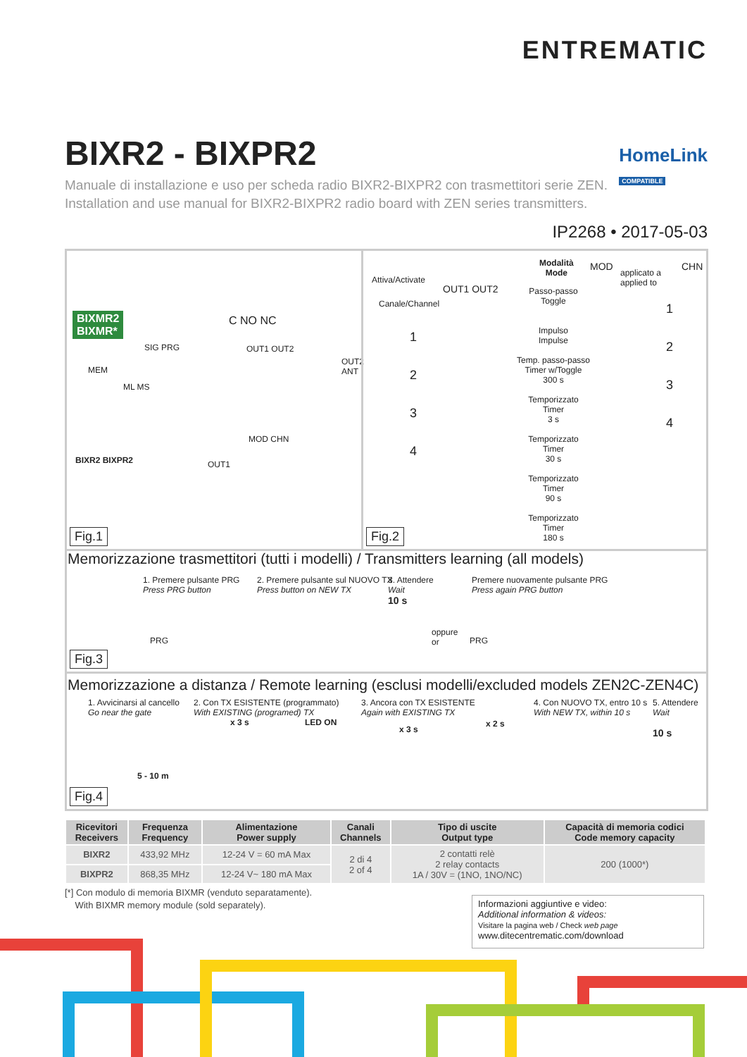ENTREMATIC
BIXR2 - BIXPR2
HomeLink
COMPATIBLE
Manuale di installazione e uso per scheda radio BIXR2-BIXPR2 con trasmettitori serie ZEN.
Installation and use manual for BIXR2-BIXPR2 radio board with ZEN series transmitters.
IP2268 • 2017-05-03
BIXMR2
BIXMR*
C NO NC
SIG PRG
MEM
OUT1 OUT2
ML MS
MOD CHN
OUT2 ANT
OUT1
BIXR2 BIXPR2
Fig.1
Attiva/Activate
Canale/Channel
OUT1 OUT2
1
2
3
4
Modalità
Mode
MOD
applicato a
applied to
CHN
Passo-passo
Toggle
Impulso
Impulse
Temp. passo-passo
Timer w/Toggle
300 s
Temporizzato
Timer
3 s
Temporizzato
Timer
30 s
Temporizzato
Timer
90 s
Temporizzato
Timer
180 s
1
2
3
4
Fig.2
Memorizzazione trasmettitori (tutti i modelli) / Transmitters learning (all models)
1. Premere pulsante PRG
Press PRG button
2. Premere pulsante sul NUOVO TX
Press button on NEW TX
3. Attendere
Wait
10 s
Premere nuovamente pulsante PRG
Press again PRG button
oppure
or
PRG PRG
Fig.3
Memorizzazione a distanza / Remote learning (esclusi modelli/excluded models ZEN2C-ZEN4C)
1. Avvicinarsi al cancello
Go near the gate
2. Con TX ESISTENTE (programmato)
With EXISTING (programed) TX
x 3 s LED ON
3. Ancora con TX ESISTENTE
Again with EXISTING TX
x 3 s
x 2 s
4. Con NUOVO TX, entro 10 s
With NEW TX, within 10 s
5. Attendere
Wait
10 s
5 - 10 m
Fig.4
| Ricevitori Receivers | Frequenza Frequency | Alimentazione Power supply | Canali Channels | Tipo di uscite Output type | Capacità di memoria codici Code memory capacity |
| --- | --- | --- | --- | --- | --- |
| BIXR2 | 433,92 MHz | 12-24 V = 60 mA Max | 2 di 4 2 of 4 | 2 contatti relè 2 relay contacts 1A / 30V = (1NO, 1NO/NC) | 200 (1000*) |
| BIXPR2 | 868,35 MHz | 12-24 V~ 180 mA Max | | | |
[*] Con modulo di memoria BIXMR (venduto separatamente).
With BIXMR memory module (sold separately).
Informazioni aggiuntive e video:
Additional information & videos:
Visitare la pagina web / Check web page
www.ditecentrematic.com/download